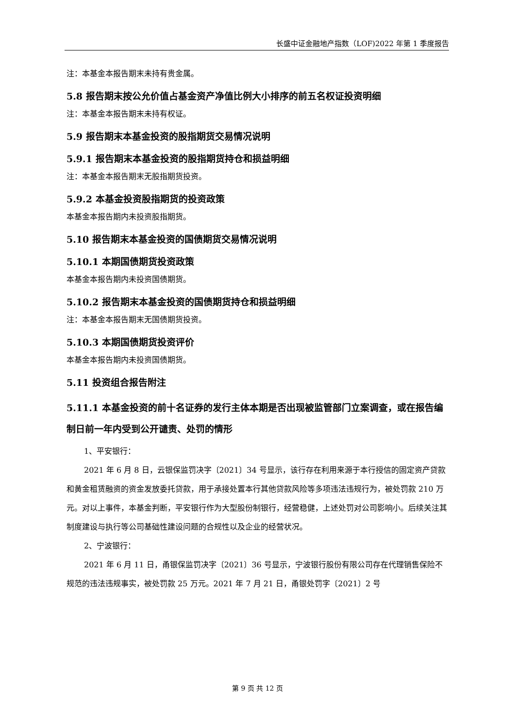长盛中证金融地产指数（LOF)2022 年第 1 季度报告
注：本基金本报告期末未持有贵金属。
5.8 报告期末按公允价值占基金资产净值比例大小排序的前五名权证投资明细
注：本基金本报告期末未持有权证。
5.9 报告期末本基金投资的股指期货交易情况说明
5.9.1 报告期末本基金投资的股指期货持仓和损益明细
注：本基金本报告期末无股指期货投资。
5.9.2 本基金投资股指期货的投资政策
本基金本报告期内未投资股指期货。
5.10 报告期末本基金投资的国债期货交易情况说明
5.10.1 本期国债期货投资政策
本基金本报告期内未投资国债期货。
5.10.2 报告期末本基金投资的国债期货持仓和损益明细
注：本基金本报告期末无国债期货投资。
5.10.3 本期国债期货投资评价
本基金本报告期内未投资国债期货。
5.11 投资组合报告附注
5.11.1 本基金投资的前十名证券的发行主体本期是否出现被监管部门立案调查，或在报告编制日前一年内受到公开谴责、处罚的情形
1、平安银行：
2021 年 6 月 8 日，云银保监罚决字〔2021〕34 号显示，该行存在利用来源于本行授信的固定资产贷款和黄金租赁融资的资金发放委托贷款，用于承接处置本行其他贷款风险等多项违法违规行为，被处罚款 210 万元。对以上事件，本基金判断，平安银行作为大型股份制银行，经营稳健，上述处罚对公司影响小。后续关注其制度建设与执行等公司基础性建设问题的合规性以及企业的经营状况。
2、宁波银行：
2021 年 6 月 11 日，甬银保监罚决字〔2021〕36 号显示，宁波银行股份有限公司存在代理销售保险不规范的违法违规事实，被处罚款 25 万元。2021 年 7 月 21 日，甬银处罚字〔2021〕2 号
第 9 页 共 12 页